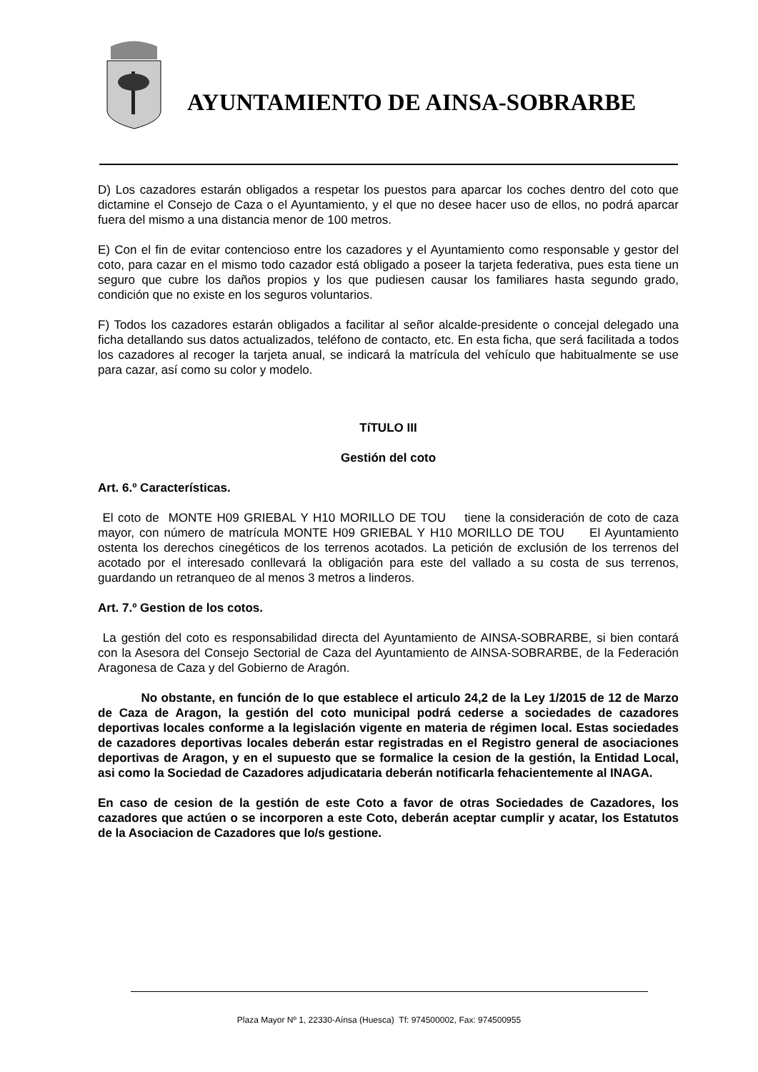AYUNTAMIENTO DE AINSA-SOBRARBE
D) Los cazadores estarán obligados a respetar los puestos para aparcar los coches dentro del coto que dictamine el Consejo de Caza o el Ayuntamiento, y el que no desee hacer uso de ellos, no podrá aparcar fuera del mismo a una distancia menor de 100 metros.
E) Con el fin de evitar contencioso entre los cazadores y el Ayuntamiento como responsable y gestor del coto, para cazar en el mismo todo cazador está obligado a poseer la tarjeta federativa, pues esta tiene un seguro que cubre los daños propios y los que pudiesen causar los familiares hasta segundo grado, condición que no existe en los seguros voluntarios.
F) Todos los cazadores estarán obligados a facilitar al señor alcalde-presidente o concejal delegado una ficha detallando sus datos actualizados, teléfono de contacto, etc. En esta ficha, que será facilitada a todos los cazadores al recoger la tarjeta anual, se indicará la matrícula del vehículo que habitualmente se use para cazar, así como su color y modelo.
TíTULO III
Gestión del coto
Art. 6.º Características.
El coto de MONTE H09 GRIEBAL Y H10 MORILLO DE TOU tiene la consideración de coto de caza mayor, con número de matrícula MONTE H09 GRIEBAL Y H10 MORILLO DE TOU El Ayuntamiento ostenta los derechos cinegéticos de los terrenos acotados. La petición de exclusión de los terrenos del acotado por el interesado conllevará la obligación para este del vallado a su costa de sus terrenos, guardando un retranqueo de al menos 3 metros a linderos.
Art. 7.º Gestion de los cotos.
La gestión del coto es responsabilidad directa del Ayuntamiento de AINSA-SOBRARBE, si bien contará con la Asesora del Consejo Sectorial de Caza del Ayuntamiento de AINSA-SOBRARBE, de la Federación Aragonesa de Caza y del Gobierno de Aragón.
No obstante, en función de lo que establece el articulo 24,2 de la Ley 1/2015 de 12 de Marzo de Caza de Aragon, la gestión del coto municipal podrá cederse a sociedades de cazadores deportivas locales conforme a la legislación vigente en materia de régimen local. Estas sociedades de cazadores deportivas locales deberán estar registradas en el Registro general de asociaciones deportivas de Aragon, y en el supuesto que se formalice la cesion de la gestión, la Entidad Local, asi como la Sociedad de Cazadores adjudicataria deberán notificarla fehacientemente al INAGA.
En caso de cesion de la gestión de este Coto a favor de otras Sociedades de Cazadores, los cazadores que actúen o se incorporen a este Coto, deberán aceptar cumplir y acatar, los Estatutos de la Asociacion de Cazadores que lo/s gestione.
Plaza Mayor Nº 1, 22330-Aínsa (Huesca) Tf: 974500002, Fax: 974500955